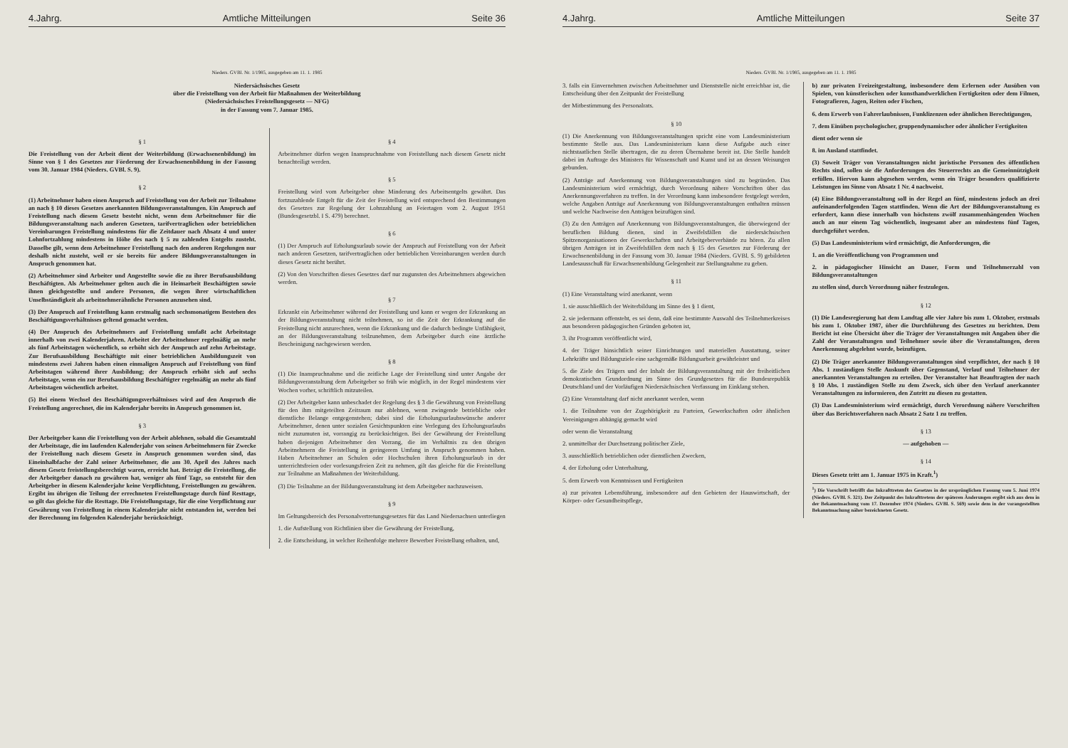4.Jahrg. Amtliche Mitteilungen Seite 36
Nieders. GVBl. Nr. 1/1985, ausgegeben am 11. 1. 1985
Niedersächsisches Gesetz
über die Freistellung von der Arbeit für Maßnahmen der Weiterbildung
(Niedersächsisches Freistellungsgesetz — NFG)
in der Fassung vom 7. Januar 1985.
§ 1
Die Freistellung von der Arbeit dient der Weiterbildung (Erwachsenenbildung) im Sinne von § 1 des Gesetzes zur Förderung der Erwachsenenbildung in der Fassung vom 30. Januar 1984 (Nieders. GVBl. S. 9).
§ 2
(1) Arbeitnehmer haben einen Anspruch auf Freistellung von der Arbeit zur Teilnahme an nach § 10 dieses Gesetzes anerkannten Bildungsveranstaltungen. Ein Anspruch auf Freistellung nach diesem Gesetz besteht nicht, wenn dem Arbeitnehmer für die Bildungsveranstaltung nach anderen Gesetzen, tarifvertraglichen oder betrieblichen Vereinbarungen Freistellung mindestens für die Zeitdauer nach Absatz 4 und unter Lohnfortzahlung mindestens in Höhe des nach § 5 zu zahlenden Entgelts zusteht. Dasselbe gilt, wenn dem Arbeitnehmer Freistellung nach den anderen Regelungen nur deshalb nicht zusteht, weil er sie bereits für andere Bildungsveranstaltungen in Anspruch genommen hat.
(2) Arbeitnehmer sind Arbeiter und Angestellte sowie die zu ihrer Berufsausbildung Beschäftigten. Als Arbeitnehmer gelten auch die in Heimarbeit Beschäftigten sowie ihnen gleichgestellte und andere Personen, die wegen ihrer wirtschaftlichen Unselbständigkeit als arbeitnehmerähnliche Personen anzusehen sind.
(3) Der Anspruch auf Freistellung kann erstmalig nach sechsmonatigem Bestehen des Beschäftigungsverhältnisses geltend gemacht werden.
(4) Der Anspruch des Arbeitnehmers auf Freistellung umfaßt acht Arbeitstage innerhalb von zwei Kalenderjahren. Arbeitet der Arbeitnehmer regelmäßig an mehr als fünf Arbeitstagen wöchentlich, so erhöht sich der Anspruch auf zehn Arbeitstage. Zur Berufsausbildung Beschäftigte mit einer betrieblichen Ausbildungszeit von mindestens zwei Jahren haben einen einmaligen Anspruch auf Freistellung von fünf Arbeitstagen während ihrer Ausbildung; der Anspruch erhöht sich auf sechs Arbeitstage, wenn ein zur Berufsausbildung Beschäftigter regelmäßig an mehr als fünf Arbeitstagen wöchentlich arbeitet.
(5) Bei einem Wechsel des Beschäftigungsverhältnisses wird auf den Anspruch die Freistellung angerechnet, die im Kalenderjahr bereits in Anspruch genommen ist.
§ 3
Der Arbeitgeber kann die Freistellung von der Arbeit ablehnen, sobald die Gesamtzahl der Arbeitstage, die im laufenden Kalenderjahr von seinen Arbeitnehmern für Zwecke der Freistellung nach diesem Gesetz in Anspruch genommen worden sind, das Eineinhalbfache der Zahl seiner Arbeitnehmer, die am 30. April des Jahres nach diesem Gesetz freistellungsberechtigt waren, erreicht hat. Beträgt die Freistellung, die der Arbeitgeber danach zu gewähren hat, weniger als fünf Tage, so entsteht für den Arbeitgeber in diesem Kalenderjahr keine Verpflichtung, Freistellungen zu gewähren. Ergibt im übrigen die Teilung der errechneten Freistellungstage durch fünf Resttage, so gilt das gleiche für die Resttage. Die Freistellungstage, für die eine Verpflichtung zur Gewährung von Freistellung in einem Kalenderjahr nicht entstanden ist, werden bei der Berechnung im folgenden Kalenderjahr berücksichtigt.
§ 4
Arbeitnehmer dürfen wegen Inanspruchnahme von Freistellung nach diesem Gesetz nicht benachteiligt werden.
§ 5
Freistellung wird vom Arbeitgeber ohne Minderung des Arbeitsentgelts gewährt. Das fortzuzahlende Entgelt für die Zeit der Freistellung wird entsprechend den Bestimmungen des Gesetzes zur Regelung der Lohnzahlung an Feiertagen vom 2. August 1951 (Bundesgesetzbl. I S. 479) berechnet.
§ 6
(1) Der Anspruch auf Erholungsurlaub sowie der Anspruch auf Freistellung von der Arbeit nach anderen Gesetzen, tarifvertraglichen oder betrieblichen Vereinbarungen werden durch dieses Gesetz nicht berührt.
(2) Von den Vorschriften dieses Gesetzes darf nur zugunsten des Arbeitnehmers abgewichen werden.
§ 7
Erkrankt ein Arbeitnehmer während der Freistellung und kann er wegen der Erkrankung an der Bildungsveranstaltung nicht teilnehmen, so ist die Zeit der Erkrankung auf die Freistellung nicht anzurechnen, wenn die Erkrankung und die dadurch bedingte Unfähigkeit, an der Bildungsveranstaltung teilzunehmen, dem Arbeitgeber durch eine ärztliche Bescheinigung nachgewiesen werden.
§ 8
(1) Die Inanspruchnahme und die zeitliche Lage der Freistellung sind unter Angabe der Bildungsveranstaltung dem Arbeitgeber so früh wie möglich, in der Regel mindestens vier Wochen vorher, schriftlich mitzuteilen.
(2) Der Arbeitgeber kann unbeschadet der Regelung des § 3 die Gewährung von Freistellung für den ihm mitgeteilten Zeitraum nur ablehnen, wenn zwingende betriebliche oder dienstliche Belange entgegenstehen; dabei sind die Erholungsurlaubswünsche anderer Arbeitnehmer, denen unter sozialen Gesichtspunkten eine Verlegung des Erholungsurlaubs nicht zuzumuten ist, vorrangig zu berücksichtigen. Bei der Gewährung der Freistellung haben diejenigen Arbeitnehmer den Vorrang, die im Verhältnis zu den übrigen Arbeitnehmern die Freistellung in geringerem Umfang in Anspruch genommen haben. Haben Arbeitnehmer an Schulen oder Hochschulen ihren Erholungsurlaub in der unterrichtsfreien oder vorlesungsfreien Zeit zu nehmen, gilt das gleiche für die Freistellung zur Teilnahme an Maßnahmen der Weiterbildung.
(3) Die Teilnahme an der Bildungsveranstaltung ist dem Arbeitgeber nachzuweisen.
§ 9
Im Geltungsbereich des Personalvertretungsgesetzes für das Land Niedersachsen unterliegen
1. die Aufstellung von Richtlinien über die Gewährung der Freistellung,
2. die Entscheidung, in welcher Reihenfolge mehrere Bewerber Freistellung erhalten, und,
4.Jahrg. Amtliche Mitteilungen Seite 37
Nieders. GVBl. Nr. 1/1985, ausgegeben am 11. 1. 1985
3. falls ein Einvernehmen zwischen Arbeitnehmer und Dienststelle nicht erreichbar ist, die Entscheidung über den Zeitpunkt der Freistellung
der Mitbestimmung des Personalrats.
§ 10
(1) Die Anerkennung von Bildungsveranstaltungen spricht eine vom Landesministerium bestimmte Stelle aus. Das Landesministerium kann diese Aufgabe auch einer nichtstaatlichen Stelle übertragen, die zu deren Übernahme bereit ist. Die Stelle handelt dabei im Auftrage des Ministers für Wissenschaft und Kunst und ist an dessen Weisungen gebunden.
(2) Anträge auf Anerkennung von Bildungsveranstaltungen sind zu begründen. Das Landesministerium wird ermächtigt, durch Verordnung nähere Vorschriften über das Anerkennungsverfahren zu treffen. In der Verordnung kann insbesondere festgelegt werden, welche Angaben Anträge auf Anerkennung von Bildungsveranstaltungen enthalten müssen und welche Nachweise den Anträgen beizufügen sind.
(3) Zu den Anträgen auf Anerkennung von Bildungsveranstaltungen, die überwiegend der beruflichen Bildung dienen, sind in Zweifelsfällen die niedersächsischen Spitzenorganisationen der Gewerkschaften und Arbeitgeberverbände zu hören. Zu allen übrigen Anträgen ist in Zweifelsfällen dem nach § 15 des Gesetzes zur Förderung der Erwachsenenbildung in der Fassung vom 30. Januar 1984 (Nieders. GVBl. S. 9) gebildeten Landesausschuß für Erwachsenenbildung Gelegenheit zur Stellungnahme zu geben.
§ 11
(1) Eine Veranstaltung wird anerkannt, wenn
1. sie ausschließlich der Weiterbildung im Sinne des § 1 dient,
2. sie jedermann offensteht, es sei denn, daß eine bestimmte Auswahl des Teilnehmerkreises aus besonderen pädagogischen Gründen geboten ist,
3. ihr Programm veröffentlicht wird,
4. der Träger hinsichtlich seiner Einrichtungen und materiellen Ausstattung, seiner Lehrkräfte und Bildungsziele eine sachgemäße Bildungsarbeit gewährleistet und
5. die Ziele des Trägers und der Inhalt der Bildungsveranstaltung mit der freiheitlichen demokratischen Grundordnung im Sinne des Grundgesetzes für die Bundesrepublik Deutschland und der Vorläufigen Niedersächsischen Verfassung im Einklang stehen.
(2) Eine Veranstaltung darf nicht anerkannt werden, wenn
1. die Teilnahme von der Zugehörigkeit zu Parteien, Gewerkschaften oder ähnlichen Vereinigungen abhängig gemacht wird
oder wenn die Veranstaltung
2. unmittelbar der Durchsetzung politischer Ziele,
3. ausschließlich betrieblichen oder dienstlichen Zwecken,
4. der Erholung oder Unterhaltung,
5. dem Erwerb von Kenntnissen und Fertigkeiten
a) zur privaten Lebensführung, insbesondere auf den Gebieten der Hauswirtschaft, der Körper- oder Gesundheitspflege,
b) zur privaten Freizeitgestaltung, insbesondere dem Erlernen oder Ausüben von Spielen, von künstlerischen oder kunsthandwerklichen Fertigkeiten oder dem Filmen, Fotografieren, Jagen, Reiten oder Fischen,
6. dem Erwerb von Fahrerlaubnissen, Funklizenzen oder ähnlichen Berechtigungen,
7. dem Einüben psychologischer, gruppendynamischer oder ähnlicher Fertigkeiten
dient oder wenn sie
8. im Ausland stattfindet.
(3) Soweit Träger von Veranstaltungen nicht juristische Personen des öffentlichen Rechts sind, sollen sie die Anforderungen des Steuerrechts an die Gemeinnützigkeit erfüllen. Hiervon kann abgesehen werden, wenn ein Träger besonders qualifizierte Leistungen im Sinne von Absatz 1 Nr. 4 nachweist.
(4) Eine Bildungsveranstaltung soll in der Regel an fünf, mindestens jedoch an drei aufeinanderfolgenden Tagen stattfinden. Wenn die Art der Bildungsveranstaltung es erfordert, kann diese innerhalb von höchstens zwölf zusammenhängenden Wochen auch an nur einem Tag wöchentlich, insgesamt aber an mindestens fünf Tagen, durchgeführt werden.
(5) Das Landesministerium wird ermächtigt, die Anforderungen, die
1. an die Veröffentlichung von Programmen und
2. in pädagogischer Hinsicht an Dauer, Form und Teilnehmerzahl von Bildungsveranstaltungen
zu stellen sind, durch Verordnung näher festzulegen.
§ 12
(1) Die Landesregierung hat dem Landtag alle vier Jahre bis zum 1. Oktober, erstmals bis zum 1. Oktober 1987, über die Durchführung des Gesetzes zu berichten. Dem Bericht ist eine Übersicht über die Träger der Veranstaltungen mit Angaben über die Zahl der Veranstaltungen und Teilnehmer sowie über die Veranstaltungen, deren Anerkennung abgelehnt wurde, beizufügen.
(2) Die Träger anerkannter Bildungsveranstaltungen sind verpflichtet, der nach § 10 Abs. 1 zuständigen Stelle Auskunft über Gegenstand, Verlauf und Teilnehmer der anerkannten Veranstaltungen zu erteilen. Der Veranstalter hat Beauftragten der nach § 10 Abs. 1 zuständigen Stelle zu dem Zweck, sich über den Verlauf anerkannter Veranstaltungen zu informieren, den Zutritt zu diesen zu gestatten.
(3) Das Landesministerium wird ermächtigt, durch Verordnung nähere Vorschriften über das Berichtsverfahren nach Absatz 2 Satz 1 zu treffen.
§ 13
— aufgehoben —
§ 14
Dieses Gesetz tritt am 1. Januar 1975 in Kraft.<sup>1</sup>)
<sup>1</sup>) Die Vorschrift betrifft das Inkrafttreten des Gesetzes in der ursprünglichen Fassung vom 5. Juni 1974 (Nieders. GVBl. S. 321). Der Zeitpunkt des Inkrafttretens der späteren Änderungen ergibt sich aus dem in der Bekanntmachung vom 17. Dezember 1974 (Nieders. GVBl. S. 569) sowie dem in der vorangestellten Bekanntmachung näher bezeichneten Gesetz.